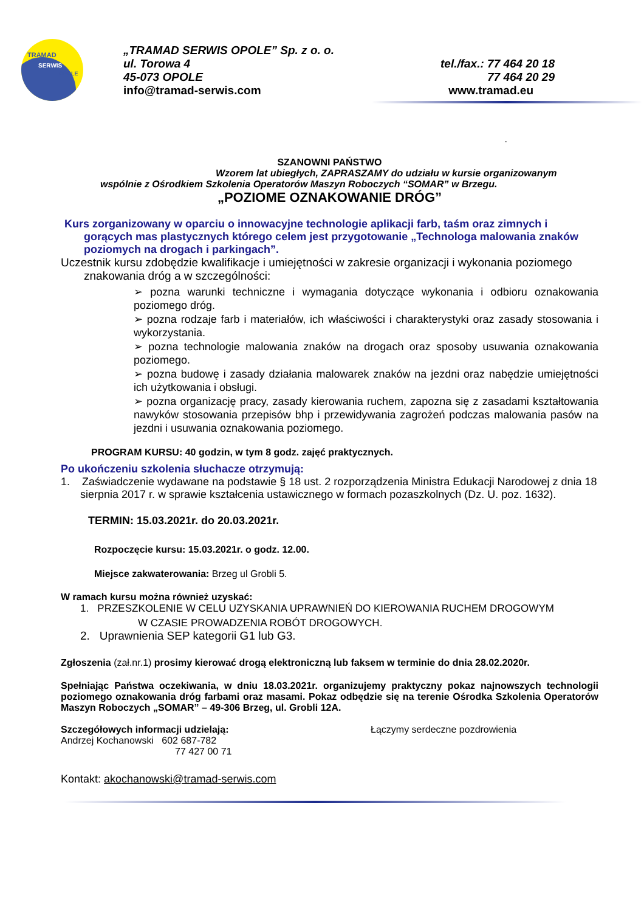OPOLE
TRAMAD
SERWIS
„TRAMAD SERWIS OPOLE” Sp. z o. o.
ul. Torowa 4 tel./fax.: 77 464 20 18
45-073 OPOLE 77 464 20 29
info@tramad-serwis.com www.tramad.eu
.
SZANOWNI PAŃSTWO
Wzorem lat ubiegłych, ZAPRASZAMY do udziału w kursie organizowanym
wspólnie z Ośrodkiem Szkolenia Operatorów Maszyn Roboczych “SOMAR” w Brzegu.
„POZIOME OZNAKOWANIE DRÓG”
Kurs zorganizowany w oparciu o innowacyjne technologie aplikacji farb, taśm oraz zimnych i gorących mas plastycznych którego celem jest przygotowanie „Technologa malowania znaków poziomych na drogach i parkingach”.
Uczestnik kursu zdobędzie kwalifikacje i umiejętności w zakresie organizacji i wykonania poziomego znakowania dróg a w szczególności:
➢ pozna warunki techniczne i wymagania dotyczące wykonania i odbioru oznakowania poziomego dróg.
➢ pozna rodzaje farb i materiałów, ich właściwości i charakterystyki oraz zasady stosowania i wykorzystania.
➢ pozna technologie malowania znaków na drogach oraz sposoby usuwania oznakowania poziomego.
➢ pozna budowę i zasady działania malowarek znaków na jezdni oraz nabędzie umiejętności ich użytkowania i obsługi.
➢ pozna organizację pracy, zasady kierowania ruchem, zapozna się z zasadami kształtowania nawyków stosowania przepisów bhp i przewidywania zagrożeń podczas malowania pasów na jezdni i usuwania oznakowania poziomego.
PROGRAM KURSU: 40 godzin, w tym 8 godz. zajęć praktycznych.
Po ukończeniu szkolenia słuchacze otrzymują:
1. Zaświadczenie wydawane na podstawie § 18 ust. 2 rozporządzenia Ministra Edukacji Narodowej z dnia 18 sierpnia 2017 r. w sprawie kształcenia ustawicznego w formach pozaszkolnych (Dz. U. poz. 1632).
TERMIN: 15.03.2021r. do 20.03.2021r.
Rozpoczęcie kursu: 15.03.2021r. o godz. 12.00.
Miejsce zakwaterowania: Brzeg ul Grobli 5.
W ramach kursu można również uzyskać:
1. PRZESZKOLENIE W CELU UZYSKANIA UPRAWNIEŃ DO KIEROWANIA RUCHEM DROGOWYM
W CZASIE PROWADZENIA ROBÓT DROGOWYCH.
2. Uprawnienia SEP kategorii G1 lub G3.
Zgłoszenia (zał.nr.1) prosimy kierować drogą elektroniczną lub faksem w terminie do dnia 28.02.2020r.
Spełniając Państwa oczekiwania, w dniu 18.03.2021r. organizujemy praktyczny pokaz najnowszych technologii poziomego oznakowania dróg farbami oraz masami. Pokaz odbędzie się na terenie Ośrodka Szkolenia Operatorów Maszyn Roboczych „SOMAR” – 49-306 Brzeg, ul. Grobli 12A.
Szczegółowych informacji udzielają:
Andrzej Kochanowski 602 687-782
77 427 00 71
Łączymy serdeczne pozdrowienia
Kontakt: akochanowski@tramad-serwis.com